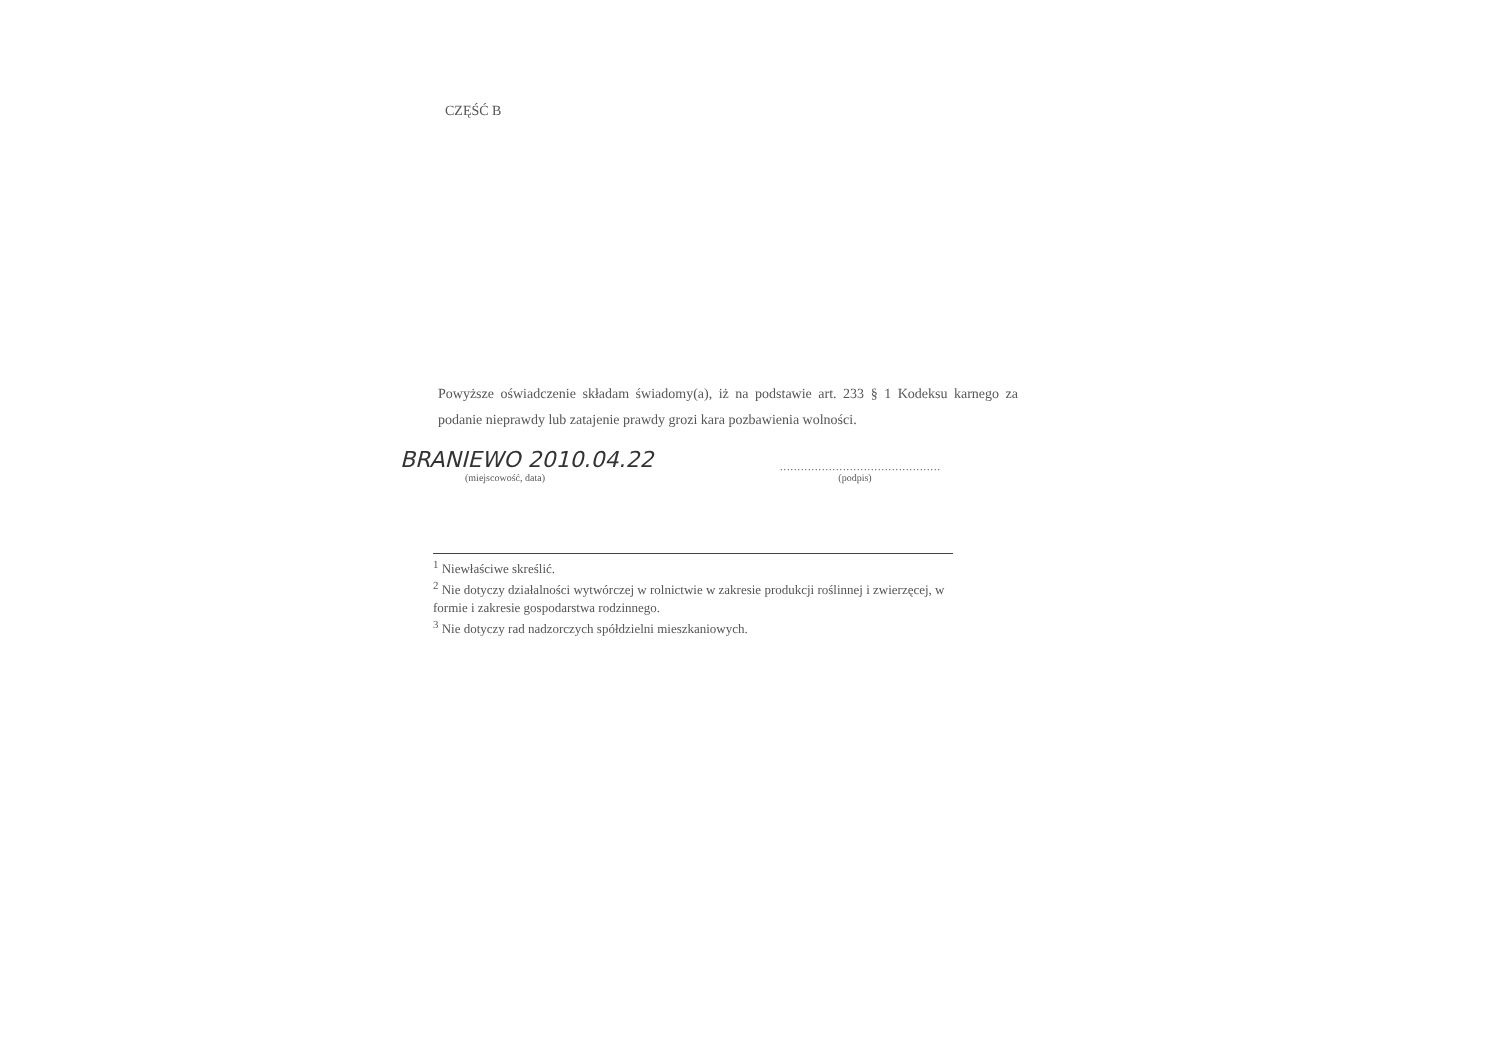CZĘŚĆ B
Powyższe oświadczenie składam świadomy(a), iż na podstawie art. 233 § 1 Kodeksu karnego za podanie nieprawdy lub zatajenie prawdy grozi kara pozbawienia wolności.
BRANIEWO 2010.04.22
(miejscowość, data)
..............................................
(podpis)
<sup>1</sup> Niewłaściwe skreślić.
<sup>2</sup> Nie dotyczy działalności wytwórczej w rolnictwie w zakresie produkcji roślinnej i zwierzęcej, w formie i zakresie gospodarstwa rodzinnego.
<sup>3</sup> Nie dotyczy rad nadzorczych spółdzielni mieszkaniowych.